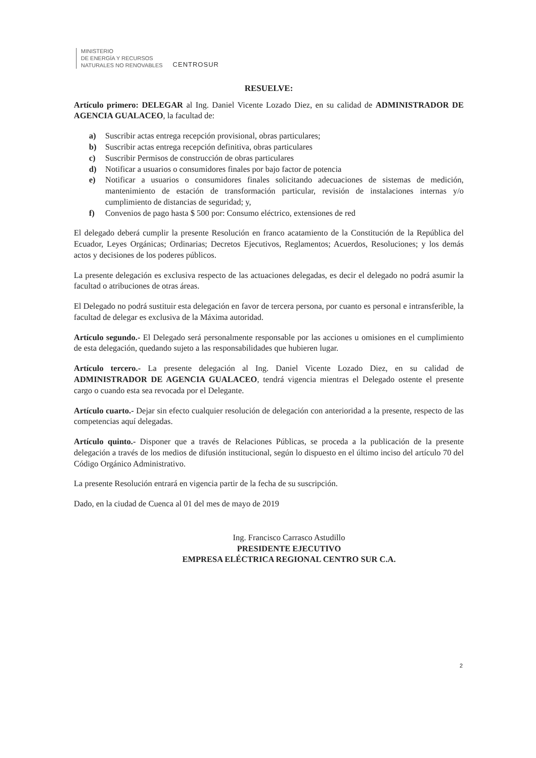MINISTERIO
DE ENERGÍA Y RECURSOS
NATURALES NO RENOVABLES
CENTROSUR
RESUELVE:
Artículo primero: DELEGAR al Ing. Daniel Vicente Lozado Diez, en su calidad de ADMINISTRADOR DE AGENCIA GUALACEO, la facultad de:
a) Suscribir actas entrega recepción provisional, obras particulares;
b) Suscribir actas entrega recepción definitiva, obras particulares
c) Suscribir Permisos de construcción de obras particulares
d) Notificar a usuarios o consumidores finales por bajo factor de potencia
e) Notificar a usuarios o consumidores finales solicitando adecuaciones de sistemas de medición, mantenimiento de estación de transformación particular, revisión de instalaciones internas y/o cumplimiento de distancias de seguridad; y,
f) Convenios de pago hasta $ 500 por: Consumo eléctrico, extensiones de red
El delegado deberá cumplir la presente Resolución en franco acatamiento de la Constitución de la República del Ecuador, Leyes Orgánicas; Ordinarias; Decretos Ejecutivos, Reglamentos; Acuerdos, Resoluciones; y los demás actos y decisiones de los poderes públicos.
La presente delegación es exclusiva respecto de las actuaciones delegadas, es decir el delegado no podrá asumir la facultad o atribuciones de otras áreas.
El Delegado no podrá sustituir esta delegación en favor de tercera persona, por cuanto es personal e intransferible, la facultad de delegar es exclusiva de la Máxima autoridad.
Artículo segundo.- El Delegado será personalmente responsable por las acciones u omisiones en el cumplimiento de esta delegación, quedando sujeto a las responsabilidades que hubieren lugar.
Artículo tercero.- La presente delegación al Ing. Daniel Vicente Lozado Diez, en su calidad de ADMINISTRADOR DE AGENCIA GUALACEO, tendrá vigencia mientras el Delegado ostente el presente cargo o cuando esta sea revocada por el Delegante.
Artículo cuarto.- Dejar sin efecto cualquier resolución de delegación con anterioridad a la presente, respecto de las competencias aquí delegadas.
Artículo quinto.- Disponer que a través de Relaciones Públicas, se proceda a la publicación de la presente delegación a través de los medios de difusión institucional, según lo dispuesto en el último inciso del artículo 70 del Código Orgánico Administrativo.
La presente Resolución entrará en vigencia partir de la fecha de su suscripción.
Dado, en la ciudad de Cuenca al 01 del mes de mayo de 2019
Ing. Francisco Carrasco Astudillo
PRESIDENTE EJECUTIVO
EMPRESA ELÉCTRICA REGIONAL CENTRO SUR C.A.
2